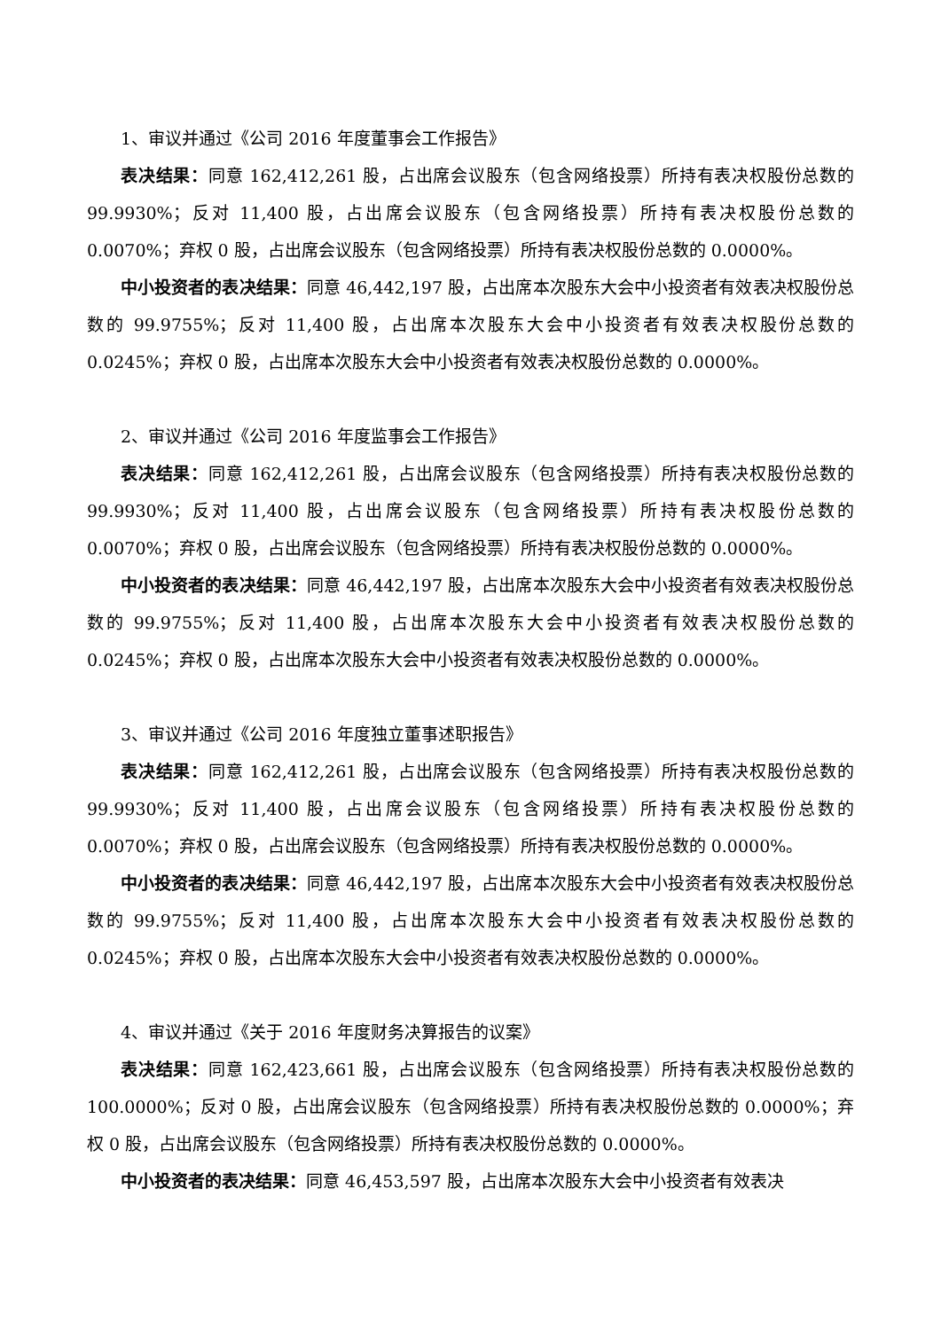1、审议并通过《公司 2016 年度董事会工作报告》
表决结果：同意 162,412,261 股，占出席会议股东（包含网络投票）所持有表决权股份总数的 99.9930%；反对 11,400 股，占出席会议股东（包含网络投票）所持有表决权股份总数的 0.0070%；弃权 0 股，占出席会议股东（包含网络投票）所持有表决权股份总数的 0.0000%。
中小投资者的表决结果：同意 46,442,197 股，占出席本次股东大会中小投资者有效表决权股份总数的 99.9755%；反对 11,400 股，占出席本次股东大会中小投资者有效表决权股份总数的 0.0245%；弃权 0 股，占出席本次股东大会中小投资者有效表决权股份总数的 0.0000%。
2、审议并通过《公司 2016 年度监事会工作报告》
表决结果：同意 162,412,261 股，占出席会议股东（包含网络投票）所持有表决权股份总数的 99.9930%；反对 11,400 股，占出席会议股东（包含网络投票）所持有表决权股份总数的 0.0070%；弃权 0 股，占出席会议股东（包含网络投票）所持有表决权股份总数的 0.0000%。
中小投资者的表决结果：同意 46,442,197 股，占出席本次股东大会中小投资者有效表决权股份总数的 99.9755%；反对 11,400 股，占出席本次股东大会中小投资者有效表决权股份总数的 0.0245%；弃权 0 股，占出席本次股东大会中小投资者有效表决权股份总数的 0.0000%。
3、审议并通过《公司 2016 年度独立董事述职报告》
表决结果：同意 162,412,261 股，占出席会议股东（包含网络投票）所持有表决权股份总数的 99.9930%；反对 11,400 股，占出席会议股东（包含网络投票）所持有表决权股份总数的 0.0070%；弃权 0 股，占出席会议股东（包含网络投票）所持有表决权股份总数的 0.0000%。
中小投资者的表决结果：同意 46,442,197 股，占出席本次股东大会中小投资者有效表决权股份总数的 99.9755%；反对 11,400 股，占出席本次股东大会中小投资者有效表决权股份总数的 0.0245%；弃权 0 股，占出席本次股东大会中小投资者有效表决权股份总数的 0.0000%。
4、审议并通过《关于 2016 年度财务决算报告的议案》
表决结果：同意 162,423,661 股，占出席会议股东（包含网络投票）所持有表决权股份总数的 100.0000%；反对 0 股，占出席会议股东（包含网络投票）所持有表决权股份总数的 0.0000%；弃权 0 股，占出席会议股东（包含网络投票）所持有表决权股份总数的 0.0000%。
中小投资者的表决结果：同意 46,453,597 股，占出席本次股东大会中小投资者有效表决